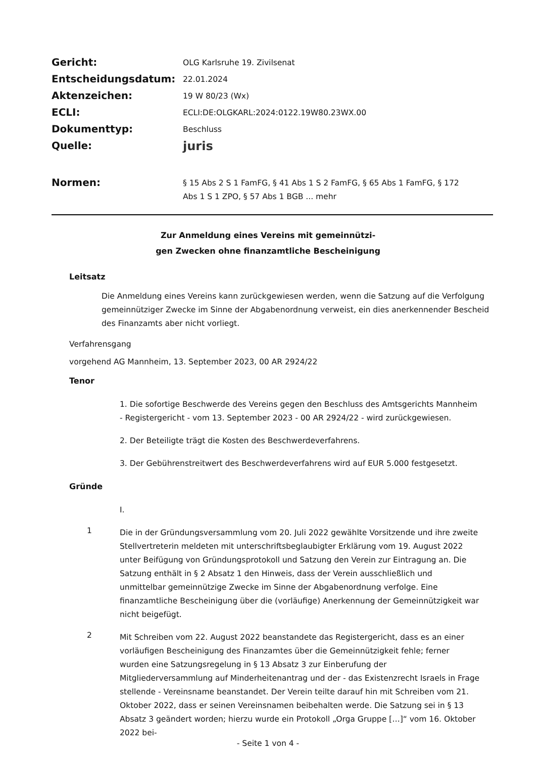| Gericht: | OLG Karlsruhe 19. Zivilsenat |
| Entscheidungsdatum: | 22.01.2024 |
| Aktenzeichen: | 19 W 80/23 (Wx) |
| ECLI: | ECLI:DE:OLGKARL:2024:0122.19W80.23WX.00 |
| Dokumenttyp: | Beschluss |
| Quelle: | juris |
| Normen: | § 15 Abs 2 S 1 FamFG, § 41 Abs 1 S 2 FamFG, § 65 Abs 1 FamFG, § 172 Abs 1 S 1 ZPO, § 57 Abs 1 BGB ... mehr |
Zur Anmeldung eines Vereins mit gemeinnützi-
gen Zwecken ohne finanzamtliche Bescheinigung
Leitsatz
Die Anmeldung eines Vereins kann zurückgewiesen werden, wenn die Satzung auf die Verfolgung gemeinnütziger Zwecke im Sinne der Abgabenordnung verweist, ein dies anerkennender Bescheid des Finanzamts aber nicht vorliegt.
Verfahrensgang
vorgehend AG Mannheim, 13. September 2023, 00 AR 2924/22
Tenor
1. Die sofortige Beschwerde des Vereins gegen den Beschluss des Amtsgerichts Mannheim - Registergericht - vom 13. September 2023 - 00 AR 2924/22 - wird zurückgewiesen.
2. Der Beteiligte trägt die Kosten des Beschwerdeverfahrens.
3. Der Gebührenstreitwert des Beschwerdeverfahrens wird auf EUR 5.000 festgesetzt.
Gründe
I.
1
Die in der Gründungsversammlung vom 20. Juli 2022 gewählte Vorsitzende und ihre zweite Stellvertreterin meldeten mit unterschriftsbeglaubigter Erklärung vom 19. August 2022 unter Beifügung von Gründungsprotokoll und Satzung den Verein zur Eintragung an. Die Satzung enthält in § 2 Absatz 1 den Hinweis, dass der Verein ausschließlich und unmittelbar gemeinnützige Zwecke im Sinne der Abgabenordnung verfolge. Eine finanzamtliche Bescheinigung über die (vorläufige) Anerkennung der Gemeinnützigkeit war nicht beigefügt.
2
Mit Schreiben vom 22. August 2022 beanstandete das Registergericht, dass es an einer vorläufigen Bescheinigung des Finanzamtes über die Gemeinnützigkeit fehle; ferner wurden eine Satzungsregelung in § 13 Absatz 3 zur Einberufung der Mitgliederversammlung auf Minderheitenantrag und der - das Existenzrecht Israels in Frage stellende - Vereinsname beanstandet. Der Verein teilte darauf hin mit Schreiben vom 21. Oktober 2022, dass er seinen Vereinsnamen beibehalten werde. Die Satzung sei in § 13 Absatz 3 geändert worden; hierzu wurde ein Protokoll „Orga Gruppe […]“ vom 16. Oktober 2022 bei-
- Seite 1 von 4 -